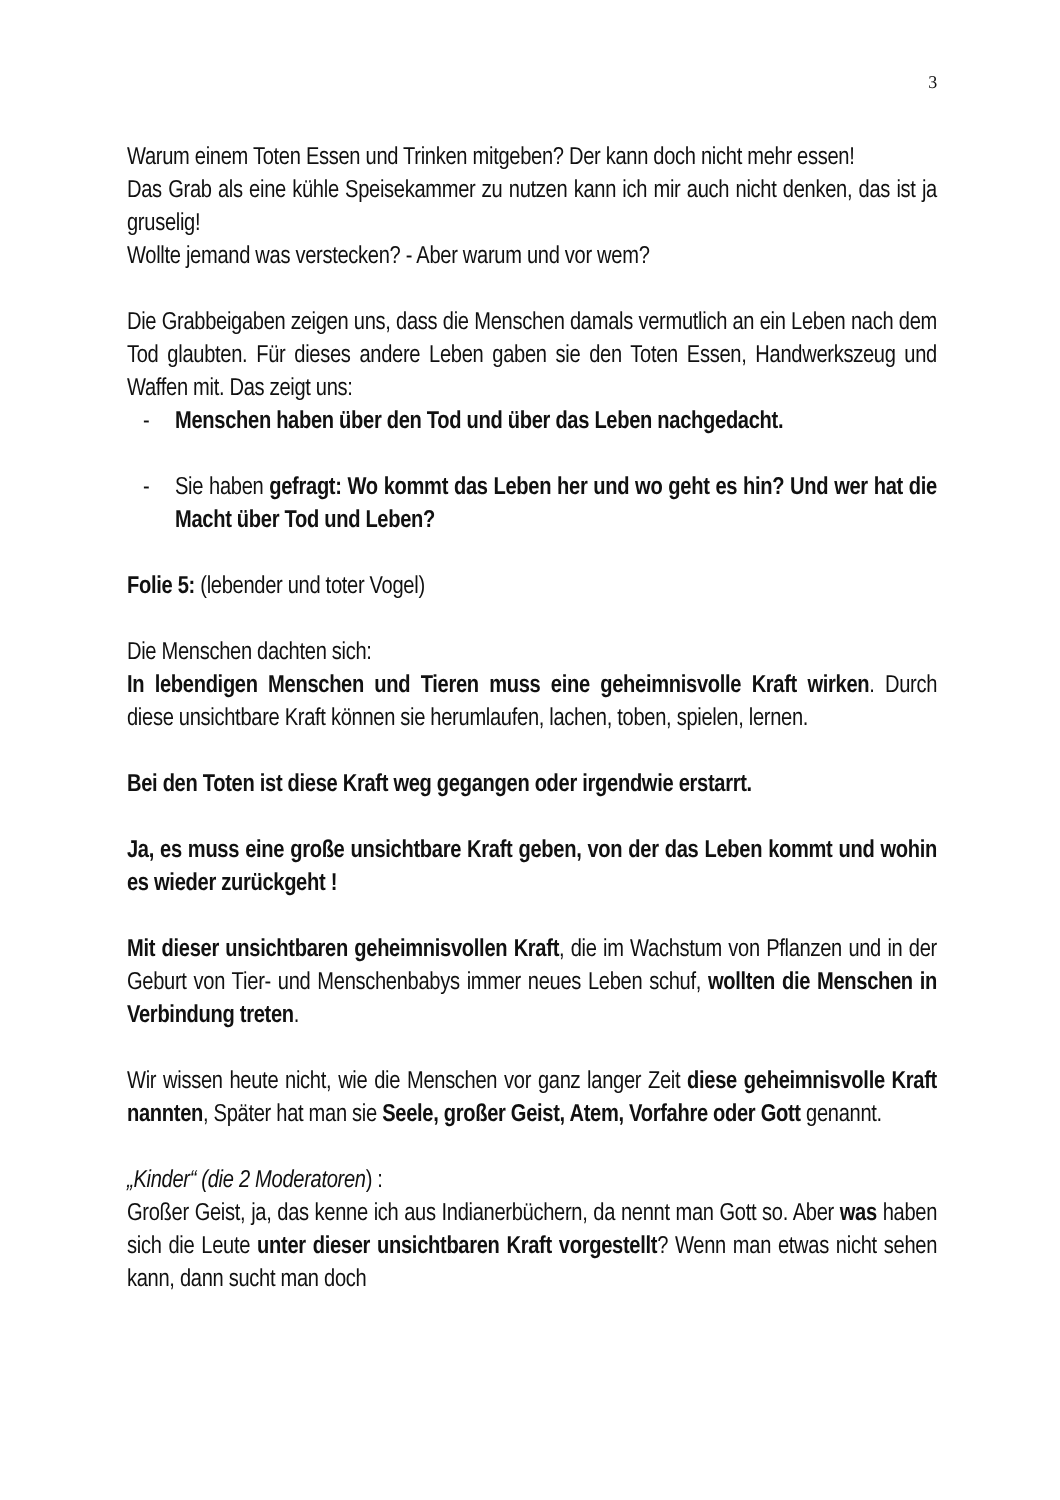3
Warum einem Toten Essen und Trinken mitgeben? Der kann doch nicht mehr essen!
Das Grab als eine kühle Speisekammer zu nutzen kann ich mir auch nicht denken, das ist ja gruselig!
Wollte jemand was verstecken? - Aber warum und vor wem?
Die Grabbeigaben zeigen uns, dass die Menschen damals vermutlich an ein Leben nach dem Tod glaubten. Für dieses andere Leben gaben sie den Toten Essen, Handwerkszeug und Waffen mit. Das zeigt uns:
- Menschen haben über den Tod und über das Leben nachgedacht.
- Sie haben gefragt: Wo kommt das Leben her und wo geht es hin? Und wer hat die Macht über Tod und Leben?
Folie 5: (lebender und toter Vogel)
Die Menschen dachten sich:
In lebendigen Menschen und Tieren muss eine geheimnisvolle Kraft wirken. Durch diese unsichtbare Kraft können sie herumlaufen, lachen, toben, spielen, lernen.
Bei den Toten ist diese Kraft weg gegangen oder irgendwie erstarrt.
Ja, es muss eine große unsichtbare Kraft geben, von der das Leben kommt und wohin es wieder zurückgeht !
Mit dieser unsichtbaren geheimnisvollen Kraft, die im Wachstum von Pflanzen und in der Geburt von Tier- und Menschenbabys immer neues Leben schuf, wollten die Menschen in Verbindung treten.
Wir wissen heute nicht, wie die Menschen vor ganz langer Zeit diese geheimnisvolle Kraft nannten, Später hat man sie Seele, großer Geist, Atem, Vorfahre oder Gott genannt.
„Kinder“ (die 2 Moderatoren) :
Großer Geist, ja, das kenne ich aus Indianerbüchern, da nennt man Gott so. Aber was haben sich die Leute unter dieser unsichtbaren Kraft vorgestellt? Wenn man etwas nicht sehen kann, dann sucht man doch